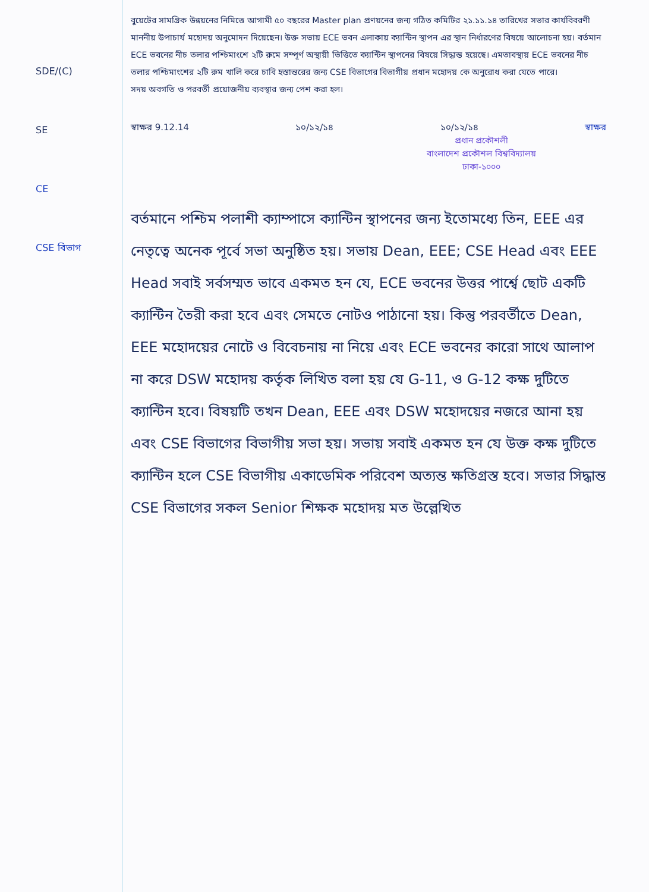SDE/(C)
SE
CE
CSE বিভাগ
বুয়েটের সামগ্রিক উন্নয়নের নিমিত্তে আগামী ৫০ বছরের Master plan প্রণয়নের জন্য গঠিত কমিটির ২১.১১.১৪ তারিখের সভার কার্যবিবরণী মাননীয় উপাচার্য মহোদয় অনুমোদন দিয়েছেন। উক্ত সভায় ECE ভবন এলাকায় ক্যান্টিন স্থাপন এর স্থান নির্ধারণের বিষয়ে আলোচনা হয়। বর্তমান ECE ভবনের নীচ তলার পশ্চিমাংশে ২টি রুমে সম্পূর্ণ অস্থায়ী ভিত্তিতে ক্যান্টিন স্থাপনের বিষয়ে সিদ্ধান্ত হয়েছে। এমতাবস্থায় ECE ভবনের নীচ তলার পশ্চিমাংশের ২টি রুম খালি করে চাবি হস্তান্তরের জন্য CSE বিভাগের বিভাগীয় প্রধান মহোদয় কে অনুরোধ করা যেতে পারে।
সদয় অবগতি ও পরবর্তী প্রয়োজনীয় ব্যবস্থার জন্য পেশ করা হল।
স্বাক্ষর 9.12.14 ১০/১২/১৪ ১০/১২/১৪ স্বাক্ষর
প্রধান প্রকৌশলী
বাংলাদেশ প্রকৌশল বিশ্ববিদ্যালয়
ঢাকা-১০০০
বর্তমানে পশ্চিম পলাশী ক্যাম্পাসে ক্যান্টিন স্থাপনের জন্য ইতোমধ্যে তিন, EEE এর নেতৃত্বে অনেক পূর্বে সভা অনুষ্ঠিত হয়। সভায় Dean, EEE; CSE Head এবং EEE Head সবাই সর্বসম্মত ভাবে একমত হন যে, ECE ভবনের উত্তর পার্শ্বে ছোট একটি ক্যান্টিন তৈরী করা হবে এবং সেমতে নোটও পাঠানো হয়। কিন্তু পরবর্তীতে Dean, EEE মহোদয়ের নোটে ও বিবেচনায় না নিয়ে এবং ECE ভবনের কারো সাথে আলাপ না করে DSW মহোদয় কর্তৃক লিখিত বলা হয় যে G-11, ও G-12 কক্ষ দুটিতে ক্যান্টিন হবে। বিষয়টি তখন Dean, EEE এবং DSW মহোদয়ের নজরে আনা হয় এবং CSE বিভাগের বিভাগীয় সভা হয়। সভায় সবাই একমত হন যে উক্ত কক্ষ দুটিতে ক্যান্টিন হলে CSE বিভাগীয় একাডেমিক পরিবেশ অত্যন্ত ক্ষতিগ্রস্ত হবে। সভার সিদ্ধান্ত CSE বিভাগের সকল Senior শিক্ষক মহোদয় মত উল্লেখিত